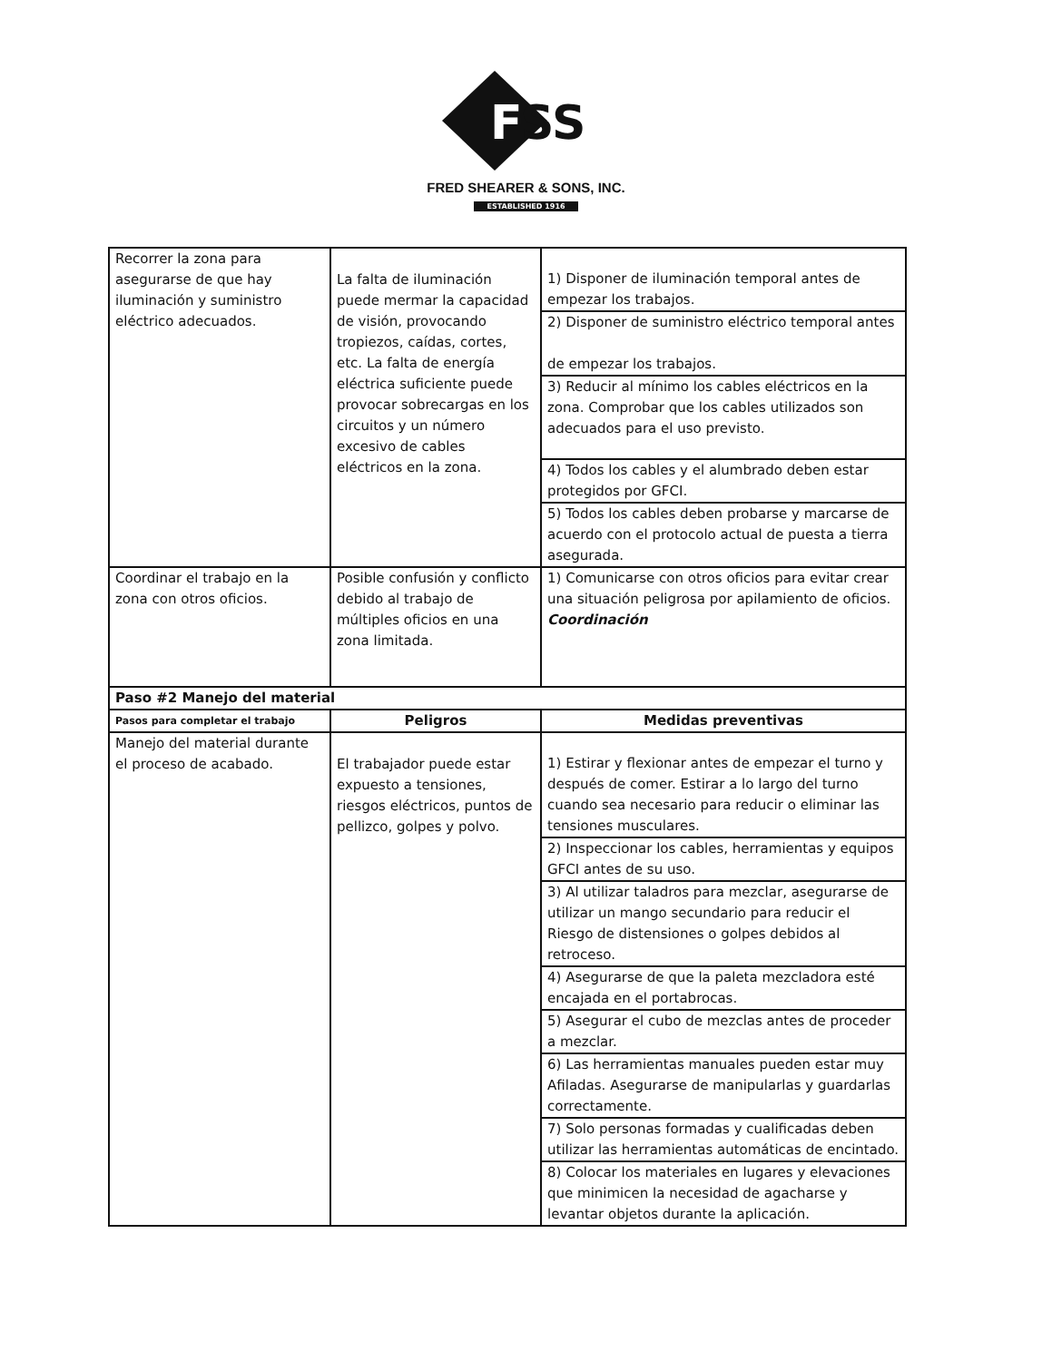F
SS
FRED SHEARER & SONS, INC.
ESTABLISHED 1916
| Recorrer la zona para asegurarse de que hay iluminación y suministro eléctrico adecuados. | La falta de iluminación puede mermar la capacidad de visión, provocando tropiezos, caídas, cortes, etc. La falta de energía eléctrica suficiente puede provocar sobrecargas en los circuitos y un número excesivo de cables eléctricos en la zona. | 1) Disponer de iluminación temporal antes de empezar los trabajos. |
| | | 2) Disponer de suministro eléctrico temporal antes de empezar los trabajos. |
| | | 3) Reducir al mínimo los cables eléctricos en la zona. Comprobar que los cables utilizados son adecuados para el uso previsto. |
| | | 4) Todos los cables y el alumbrado deben estar protegidos por GFCI. |
| | | 5) Todos los cables deben probarse y marcarse de acuerdo con el protocolo actual de puesta a tierra asegurada. |
| Coordinar el trabajo en la zona con otros oficios. | Posible confusión y conflicto debido al trabajo de múltiples oficios en una zona limitada. | 1) Comunicarse con otros oficios para evitar crear una situación peligrosa por apilamiento de oficios. Coordinación |
| Paso #2 Manejo del material | | |
| Pasos para completar el trabajo | Peligros | Medidas preventivas |
| Manejo del material durante el proceso de acabado. | El trabajador puede estar expuesto a tensiones, riesgos eléctricos, puntos de pellizco, golpes y polvo. | 1) Estirar y flexionar antes de empezar el turno y después de comer. Estirar a lo largo del turno cuando sea necesario para reducir o eliminar las tensiones musculares. |
| | | 2) Inspeccionar los cables, herramientas y equipos GFCI antes de su uso. |
| | | 3) Al utilizar taladros para mezclar, asegurarse de utilizar un mango secundario para reducir el Riesgo de distensiones o golpes debidos al retroceso. |
| | | 4) Asegurarse de que la paleta mezcladora esté encajada en el portabrocas. |
| | | 5) Asegurar el cubo de mezclas antes de proceder a mezclar. |
| | | 6) Las herramientas manuales pueden estar muy Afiladas. Asegurarse de manipularlas y guardarlas correctamente. |
| | | 7) Solo personas formadas y cualificadas deben utilizar las herramientas automáticas de encintado. |
| | | 8) Colocar los materiales en lugares y elevaciones que minimicen la necesidad de agacharse y levantar objetos durante la aplicación. |